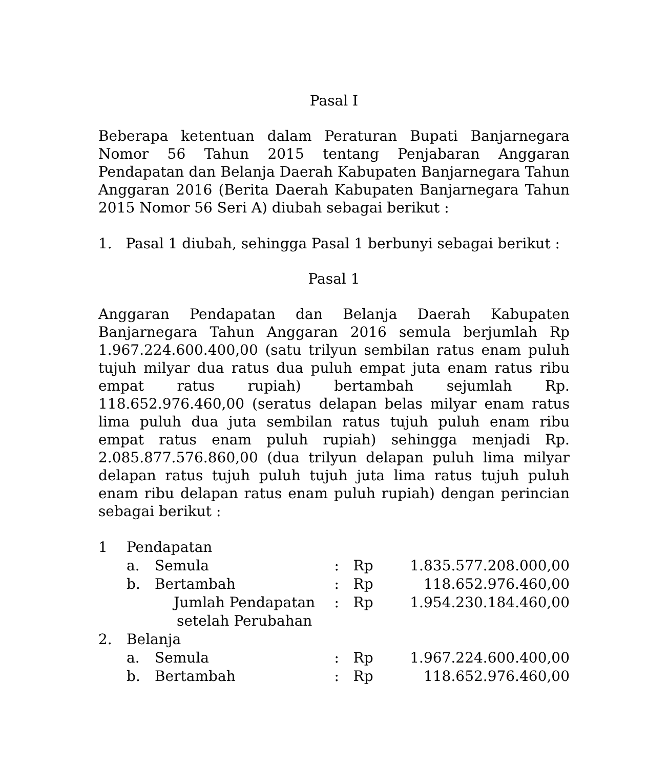Pasal I
Beberapa ketentuan dalam Peraturan Bupati Banjarnegara Nomor 56 Tahun 2015 tentang Penjabaran Anggaran Pendapatan dan Belanja Daerah Kabupaten Banjarnegara Tahun Anggaran 2016 (Berita Daerah Kabupaten Banjarnegara Tahun 2015 Nomor 56 Seri A) diubah sebagai berikut :
1. Pasal 1 diubah, sehingga Pasal 1 berbunyi sebagai berikut :
Pasal 1
Anggaran Pendapatan dan Belanja Daerah Kabupaten Banjarnegara Tahun Anggaran 2016 semula berjumlah Rp 1.967.224.600.400,00 (satu trilyun sembilan ratus enam puluh tujuh milyar dua ratus dua puluh empat juta enam ratus ribu empat ratus rupiah) bertambah sejumlah Rp. 118.652.976.460,00 (seratus delapan belas milyar enam ratus lima puluh dua juta sembilan ratus tujuh puluh enam ribu empat ratus enam puluh rupiah) sehingga menjadi Rp. 2.085.877.576.860,00 (dua trilyun delapan puluh lima milyar delapan ratus tujuh puluh tujuh juta lima ratus tujuh puluh enam ribu delapan ratus enam puluh rupiah) dengan perincian sebagai berikut :
| 1 | Pendapatan | | | | |
| | a. | Semula | : | Rp | 1.835.577.208.000,00 |
| | b. | Bertambah | : | Rp | 118.652.976.460,00 |
| | | Jumlah Pendapatan setelah Perubahan | : | Rp | 1.954.230.184.460,00 |
| 2. | Belanja | | | | |
| | a. | Semula | : | Rp | 1.967.224.600.400,00 |
| | b. | Bertambah | : | Rp | 118.652.976.460,00 |